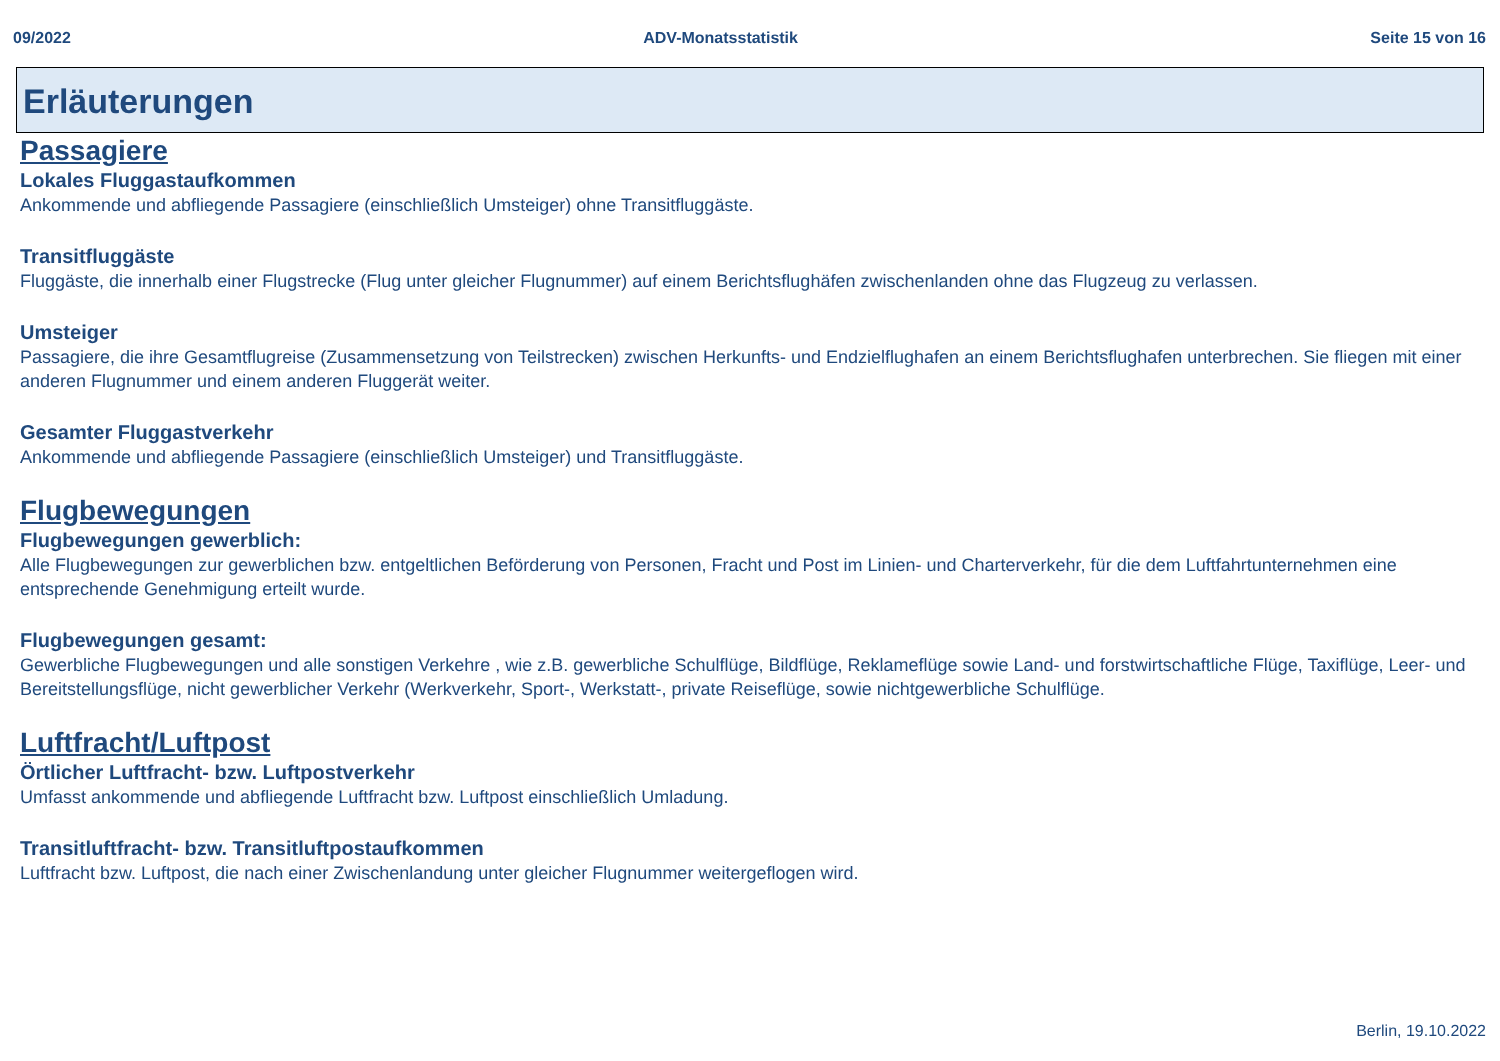09/2022 ADV-Monatsstatistik Seite 15 von 16
Erläuterungen
Passagiere
Lokales Fluggastaufkommen
Ankommende und abfliegende Passagiere (einschließlich Umsteiger) ohne Transitfluggäste.
Transitfluggäste
Fluggäste, die innerhalb einer Flugstrecke (Flug unter gleicher Flugnummer) auf einem Berichtsflughäfen zwischenlanden ohne das Flugzeug zu verlassen.
Umsteiger
Passagiere, die ihre Gesamtflugreise (Zusammensetzung von Teilstrecken) zwischen Herkunfts- und Endzielflughafen an einem Berichtsflughafen unterbrechen. Sie fliegen mit einer anderen Flugnummer und einem anderen Fluggerät weiter.
Gesamter Fluggastverkehr
Ankommende und abfliegende Passagiere (einschließlich Umsteiger) und Transitfluggäste.
Flugbewegungen
Flugbewegungen gewerblich:
Alle Flugbewegungen zur gewerblichen bzw. entgeltlichen Beförderung von Personen, Fracht und Post im Linien- und Charterverkehr, für die dem Luftfahrtunternehmen eine entsprechende Genehmigung erteilt wurde.
Flugbewegungen gesamt:
Gewerbliche Flugbewegungen und alle sonstigen Verkehre , wie z.B. gewerbliche Schulflüge, Bildflüge, Reklameflüge sowie Land- und forstwirtschaftliche Flüge, Taxiflüge, Leer- und Bereitstellungsflüge, nicht gewerblicher Verkehr (Werkverkehr, Sport-, Werkstatt-, private Reiseflüge, sowie nichtgewerbliche Schulflüge.
Luftfracht/Luftpost
Örtlicher Luftfracht- bzw. Luftpostverkehr
Umfasst ankommende und abfliegende Luftfracht bzw. Luftpost einschließlich Umladung.
Transitluftfracht- bzw. Transitluftpostaufkommen
Luftfracht bzw. Luftpost, die nach einer Zwischenlandung unter gleicher Flugnummer weitergeflogen wird.
Berlin, 19.10.2022